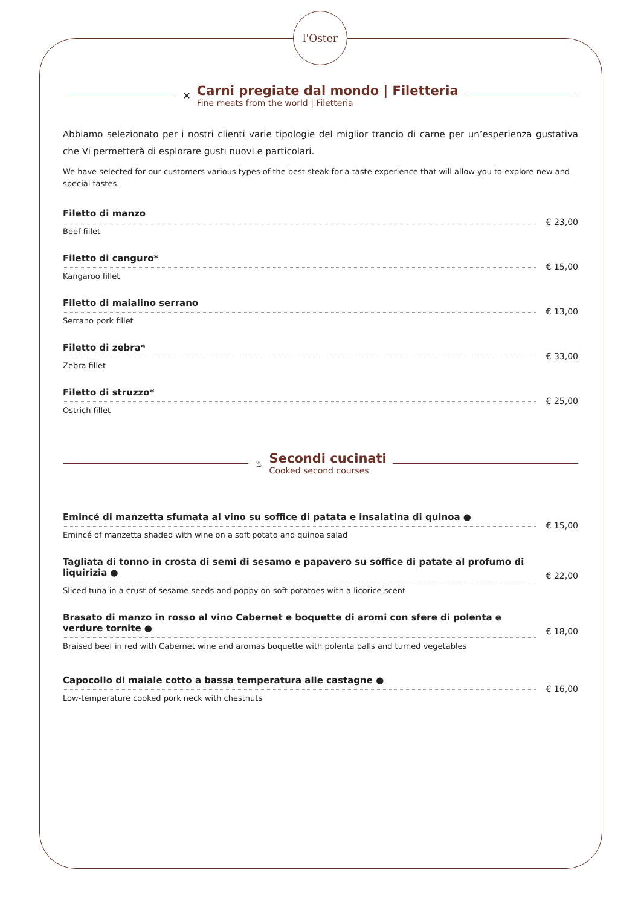l'Oster
✕
Carni pregiate dal mondo | Filetteria
Fine meats from the world | Filetteria
Abbiamo selezionato per i nostri clienti varie tipologie del miglior trancio di carne per un’esperienza gustativa che Vi permetterà di esplorare gusti nuovi e particolari.
We have selected for our customers various types of the best steak for a taste experience that will allow you to explore new and special tastes.
Filetto di manzo
Beef fillet
€ 23,00
Filetto di canguro*
Kangaroo fillet
€ 15,00
Filetto di maialino serrano
Serrano pork fillet
€ 13,00
Filetto di zebra*
Zebra fillet
€ 33,00
Filetto di struzzo*
Ostrich fillet
€ 25,00
♨
Secondi cucinati
Cooked second courses
Emincé di manzetta sfumata al vino su soffice di patata e insalatina di quinoa ●
Emincé of manzetta shaded with wine on a soft potato and quinoa salad
€ 15,00
Tagliata di tonno in crosta di semi di sesamo e papavero su soffice di patate al profumo di liquirizia ●
Sliced tuna in a crust of sesame seeds and poppy on soft potatoes with a licorice scent
€ 22,00
Brasato di manzo in rosso al vino Cabernet e boquette di aromi con sfere di polenta e verdure tornite ●
Braised beef in red with Cabernet wine and aromas boquette with polenta balls and turned vegetables
€ 18,00
Capocollo di maiale cotto a bassa temperatura alle castagne ●
Low-temperature cooked pork neck with chestnuts
€ 16,00